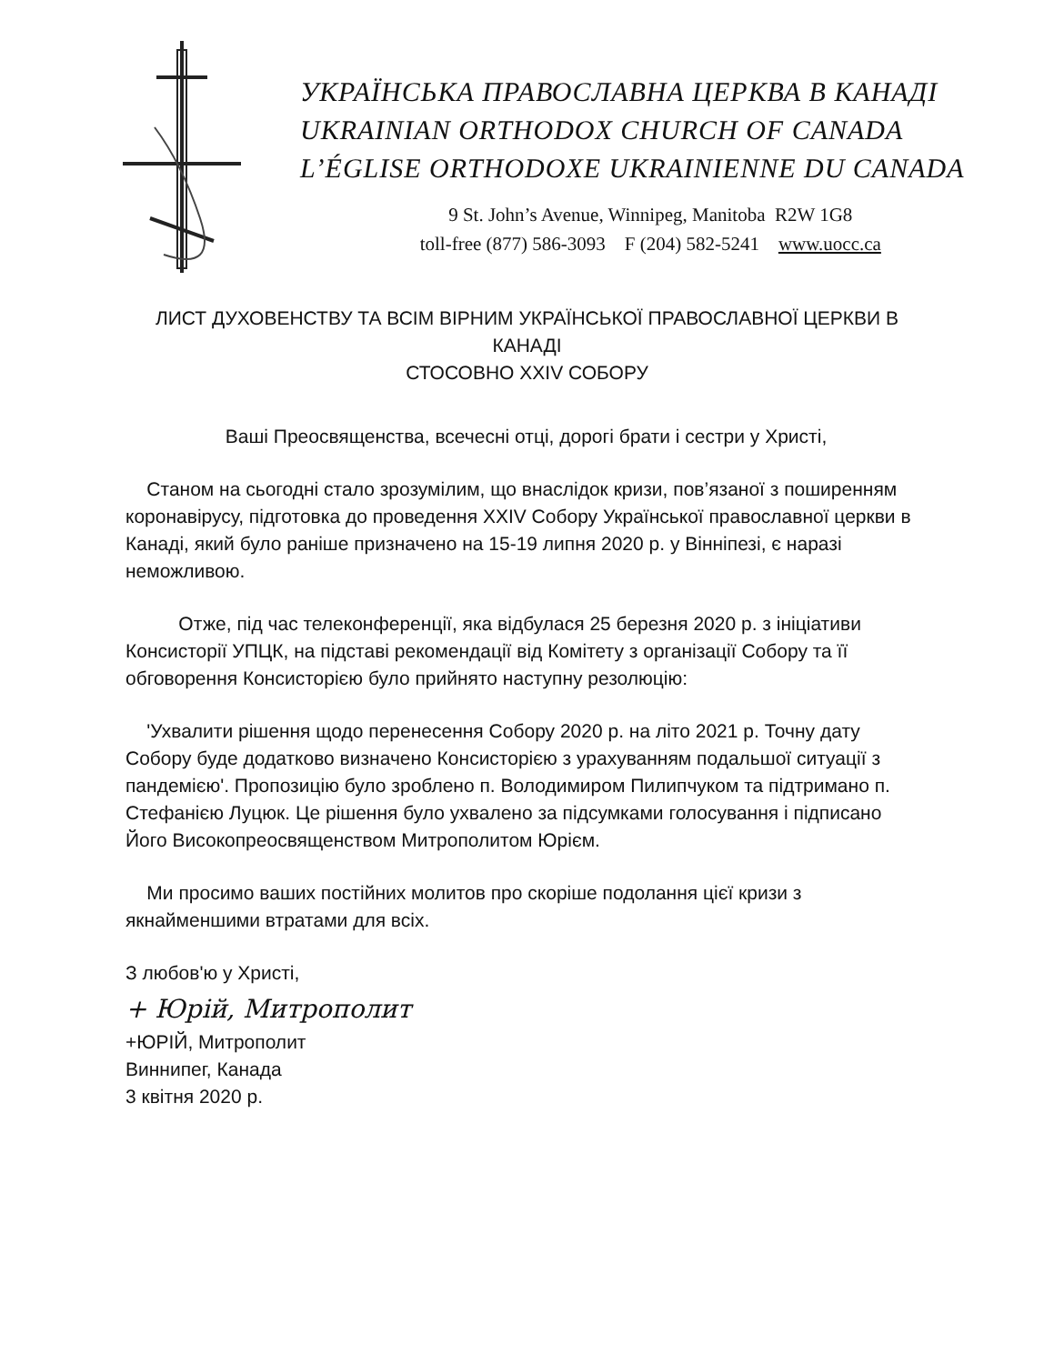УКРАЇНСЬКА ПРАВОСЛАВНА ЦЕРКВА В КАНАДІ
UKRAINIAN ORTHODOX CHURCH OF CANADA
L’ÉGLISE ORTHODOXE UKRAINIENNE DU CANADA
9 St. John’s Avenue, Winnipeg, Manitoba R2W 1G8
toll-free (877) 586-3093 F (204) 582-5241 www.uocc.ca
ЛИСТ ДУХОВЕНСТВУ ТА ВСІМ ВІРНИМ УКРАЇНСЬКОЇ ПРАВОСЛАВНОЇ ЦЕРКВИ В КАНАДІ
СТОСОВНО XXIV СОБОРУ
Ваші Преосвященства, всечесні отці, дорогі брати і сестри у Христі,
Станом на сьогодні стало зрозумілим, що внаслідок кризи, пов’язаної з поширенням коронавірусу, підготовка до проведення XXIV Собору Української православної церкви в Канаді, який було раніше призначено на 15-19 липня 2020 р. у Вінніпезі, є наразі неможливою.
Отже, під час телеконференції, яка відбулася 25 березня 2020 р. з ініціативи Консисторії УПЦК, на підставі рекомендації від Комітету з організації Собору та її обговорення Консисторією було прийнято наступну резолюцію:
'Ухвалити рішення щодо перенесення Собору 2020 р. на літо 2021 р. Точну дату Собору буде додатково визначено Консисторією з урахуванням подальшої ситуації з пандемією'. Пропозицію було зроблено п. Володимиром Пилипчуком та підтримано п. Стефанією Луцюк. Це рішення було ухвалено за підсумками голосування і підписано Його Високопреосвященством Митрополитом Юрієм.
Ми просимо ваших постійних молитов про скоріше подолання цієї кризи з якнайменшими втратами для всіх.
З любов'ю у Христі,
+ Юрій, Митрополит
+ЮРІЙ, Митрополит
Виннипег, Канада
3 квітня 2020 р.